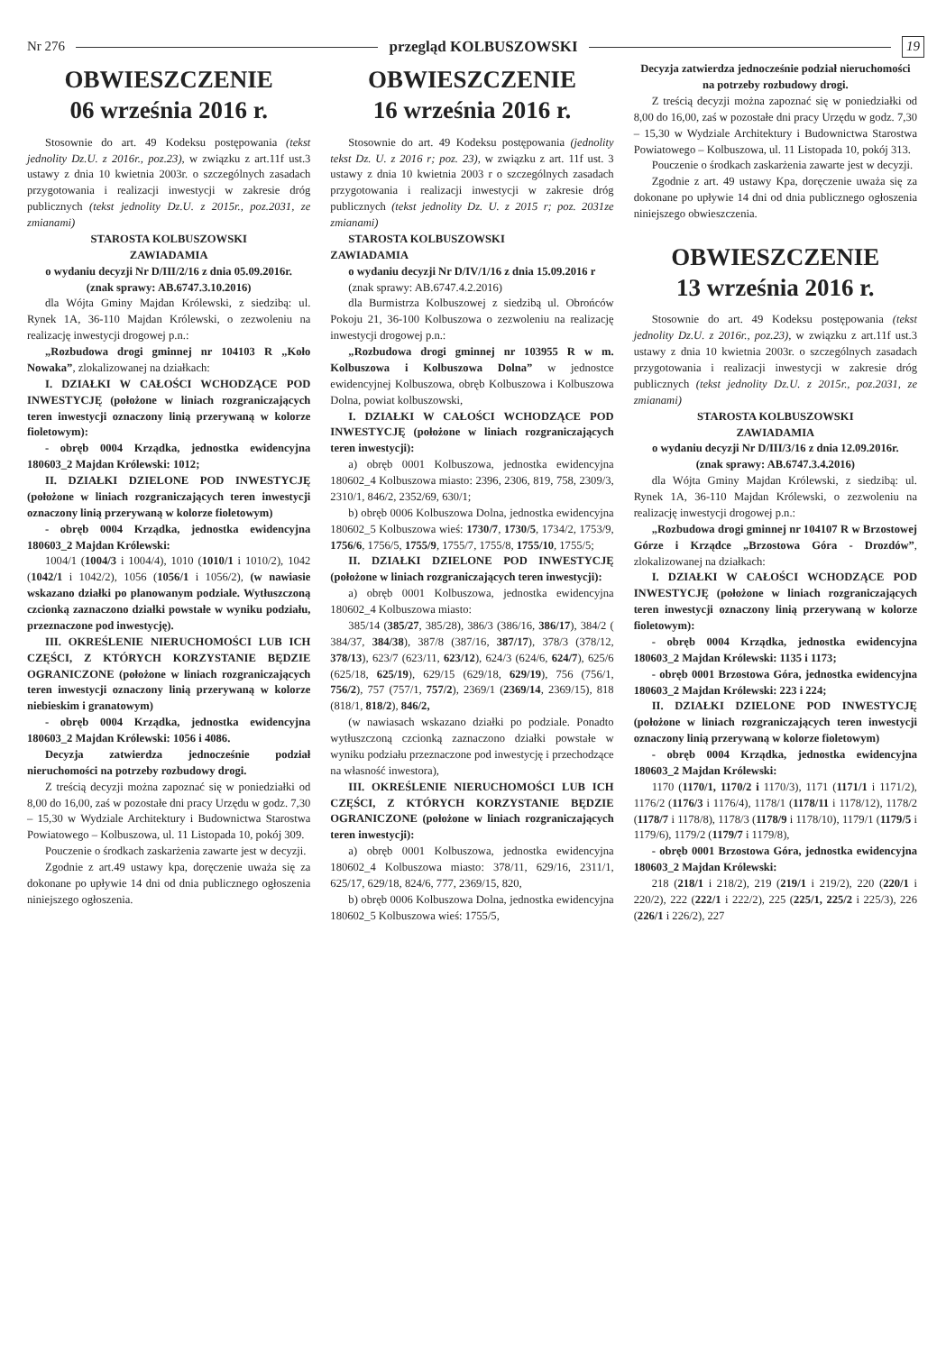Nr 276 przegląd KOLBUSZOWSKI 19
OBWIESZCZENIE
06 września 2016 r.
Stosownie do art. 49 Kodeksu postępowania (tekst jednolity Dz.U. z 2016r., poz.23), w związku z art.11f ust.3 ustawy z dnia 10 kwietnia 2003r. o szczególnych zasadach przygotowania i realizacji inwestycji w zakresie dróg publicznych (tekst jednolity Dz.U. z 2015r., poz.2031, ze zmianami)
STAROSTA KOLBUSZOWSKI
ZAWIADAMIA
o wydaniu decyzji Nr D/III/2/16 z dnia 05.09.2016r.
(znak sprawy: AB.6747.3.10.2016)
dla Wójta Gminy Majdan Królewski, z siedzibą: ul. Rynek 1A, 36-110 Majdan Królewski, o zezwoleniu na realizację inwestycji drogowej p.n.:
„Rozbudowa drogi gminnej nr 104103 R „Koło Nowaka”, zlokalizowanej na działkach:
I. DZIAŁKI W CAŁOŚCI WCHODZĄCE POD INWESTYCJĘ (położone w liniach rozgraniczających teren inwestycji oznaczony linią przerywaną w kolorze fioletowym):
- obręb 0004 Krządka, jednostka ewidencyjna 180603_2 Majdan Królewski: 1012;
II. DZIAŁKI DZIELONE POD INWESTYCJĘ (położone w liniach rozgraniczających teren inwestycji oznaczony linią przerywaną w kolorze fioletowym)
- obręb 0004 Krządka, jednostka ewidencyjna 180603_2 Majdan Królewski:
1004/1 (1004/3 i 1004/4), 1010 (1010/1 i 1010/2), 1042 (1042/1 i 1042/2), 1056 (1056/1 i 1056/2), (w nawiasie wskazano działki po planowanym podziale. Wytłuszczoną czcionką zaznaczono działki powstałe w wyniku podziału, przeznaczone pod inwestycję).
III. OKREŚLENIE NIERUCHOMOŚCI LUB ICH CZĘŚCI, Z KTÓRYCH KORZYSTANIE BĘDZIE OGRANICZONE (położone w liniach rozgraniczających teren inwestycji oznaczony linią przerywaną w kolorze niebieskim i granatowym)
- obręb 0004 Krządka, jednostka ewidencyjna 180603_2 Majdan Królewski: 1056 i 4086.
Decyzja zatwierdza jednocześnie podział nieruchomości na potrzeby rozbudowy drogi.
Z treścią decyzji można zapoznać się w poniedziałki od 8,00 do 16,00, zaś w pozostałe dni pracy Urzędu w godz. 7,30 – 15,30 w Wydziale Architektury i Budownictwa Starostwa Powiatowego – Kolbuszowa, ul. 11 Listopada 10, pokój 309.
Pouczenie o środkach zaskarżenia zawarte jest w decyzji.
Zgodnie z art.49 ustawy kpa, doręczenie uważa się za dokonane po upływie 14 dni od dnia publicznego ogłoszenia niniejszego ogłoszenia.
OBWIESZCZENIE
16 września 2016 r.
Stosownie do art. 49 Kodeksu postępowania (jednolity tekst Dz. U. z 2016 r; poz. 23), w związku z art. 11f ust. 3 ustawy z dnia 10 kwietnia 2003 r o szczególnych zasadach przygotowania i realizacji inwestycji w zakresie dróg publicznych (tekst jednolity Dz. U. z 2015 r; poz. 2031ze zmianami)
STAROSTA KOLBUSZOWSKI
ZAWIADAMIA
o wydaniu decyzji Nr D/IV/1/16 z dnia 15.09.2016 r
(znak sprawy: AB.6747.4.2.2016)
dla Burmistrza Kolbuszowej z siedzibą ul. Obrońców Pokoju 21, 36-100 Kolbuszowa o zezwoleniu na realizację inwestycji drogowej p.n.:
„Rozbudowa drogi gminnej nr 103955 R w m. Kolbuszowa i Kolbuszowa Dolna” w jednostce ewidencyjnej Kolbuszowa, obręb Kolbuszowa i Kolbuszowa Dolna, powiat kolbuszowski,
I. DZIAŁKI W CAŁOŚCI WCHODZĄCE POD INWESTYCJĘ (położone w liniach rozgraniczających teren inwestycji):
a) obręb 0001 Kolbuszowa, jednostka ewidencyjna 180602_4 Kolbuszowa miasto: 2396, 2306, 819, 758, 2309/3, 2310/1, 846/2, 2352/69, 630/1;
b) obręb 0006 Kolbuszowa Dolna, jednostka ewidencyjna 180602_5 Kolbuszowa wieś: 1730/7, 1730/5, 1734/2, 1753/9, 1756/6, 1756/5, 1755/9, 1755/7, 1755/8, 1755/10, 1755/5;
II. DZIAŁKI DZIELONE POD INWESTYCJĘ (położone w liniach rozgraniczających teren inwestycji):
a) obręb 0001 Kolbuszowa, jednostka ewidencyjna 180602_4 Kolbuszowa miasto:
385/14 (385/27, 385/28), 386/3 (386/16, 386/17), 384/2 ( 384/37, 384/38), 387/8 (387/16, 387/17), 378/3 (378/12, 378/13), 623/7 (623/11, 623/12), 624/3 (624/6, 624/7), 625/6 (625/18, 625/19), 629/15 (629/18, 629/19), 756 (756/1, 756/2), 757 (757/1, 757/2), 2369/1 (2369/14, 2369/15), 818 (818/1, 818/2), 846/2,
(w nawiasach wskazano działki po podziale. Ponadto wytłuszczoną czcionką zaznaczono działki powstałe w wyniku podziału przeznaczone pod inwestycję i przechodzące na własność inwestora),
III. OKREŚLENIE NIERUCHOMOŚCI LUB ICH CZĘŚCI, Z KTÓRYCH KORZYSTANIE BĘDZIE OGRANICZONE (położone w liniach rozgraniczających teren inwestycji):
a) obręb 0001 Kolbuszowa, jednostka ewidencyjna 180602_4 Kolbuszowa miasto: 378/11, 629/16, 2311/1, 625/17, 629/18, 824/6, 777, 2369/15, 820,
b) obręb 0006 Kolbuszowa Dolna, jednostka ewidencyjna 180602_5 Kolbuszowa wieś: 1755/5,
Decyzja zatwierdza jednocześnie podział nieruchomości na potrzeby rozbudowy drogi.
Z treścią decyzji można zapoznać się w poniedziałki od 8,00 do 16,00, zaś w pozostałe dni pracy Urzędu w godz. 7,30 – 15,30 w Wydziale Architektury i Budownictwa Starostwa Powiatowego – Kolbuszowa, ul. 11 Listopada 10, pokój 313.
Pouczenie o środkach zaskarżenia zawarte jest w decyzji.
Zgodnie z art. 49 ustawy Kpa, doręczenie uważa się za dokonane po upływie 14 dni od dnia publicznego ogłoszenia niniejszego obwieszczenia.
OBWIESZCZENIE
13 września 2016 r.
Stosownie do art. 49 Kodeksu postępowania (tekst jednolity Dz.U. z 2016r., poz.23), w związku z art.11f ust.3 ustawy z dnia 10 kwietnia 2003r. o szczególnych zasadach przygotowania i realizacji inwestycji w zakresie dróg publicznych (tekst jednolity Dz.U. z 2015r., poz.2031, ze zmianami)
STAROSTA KOLBUSZOWSKI
ZAWIADAMIA
o wydaniu decyzji Nr D/III/3/16 z dnia 12.09.2016r.
(znak sprawy: AB.6747.3.4.2016)
dla Wójta Gminy Majdan Królewski, z siedzibą: ul. Rynek 1A, 36-110 Majdan Królewski, o zezwoleniu na realizację inwestycji drogowej p.n.:
„Rozbudowa drogi gminnej nr 104107 R w Brzostowej Górze i Krządce „Brzostowa Góra - Drozdów”, zlokalizowanej na działkach:
I. DZIAŁKI W CAŁOŚCI WCHODZĄCE POD INWESTYCJĘ (położone w liniach rozgraniczających teren inwestycji oznaczony linią przerywaną w kolorze fioletowym):
- obręb 0004 Krządka, jednostka ewidencyjna 180603_2 Majdan Królewski: 1135 i 1173;
- obręb 0001 Brzostowa Góra, jednostka ewidencyjna 180603_2 Majdan Królewski: 223 i 224;
II. DZIAŁKI DZIELONE POD INWESTYCJĘ (położone w liniach rozgraniczających teren inwestycji oznaczony linią przerywaną w kolorze fioletowym)
- obręb 0004 Krządka, jednostka ewidencyjna 180603_2 Majdan Królewski:
1170 (1170/1, 1170/2 i 1170/3), 1171 (1171/1 i 1171/2), 1176/2 (1176/3 i 1176/4), 1178/1 (1178/11 i 1178/12), 1178/2 (1178/7 i 1178/8), 1178/3 (1178/9 i 1178/10), 1179/1 (1179/5 i 1179/6), 1179/2 (1179/7 i 1179/8),
- obręb 0001 Brzostowa Góra, jednostka ewidencyjna 180603_2 Majdan Królewski:
218 (218/1 i 218/2), 219 (219/1 i 219/2), 220 (220/1 i 220/2), 222 (222/1 i 222/2), 225 (225/1, 225/2 i 225/3), 226 (226/1 i 226/2), 227